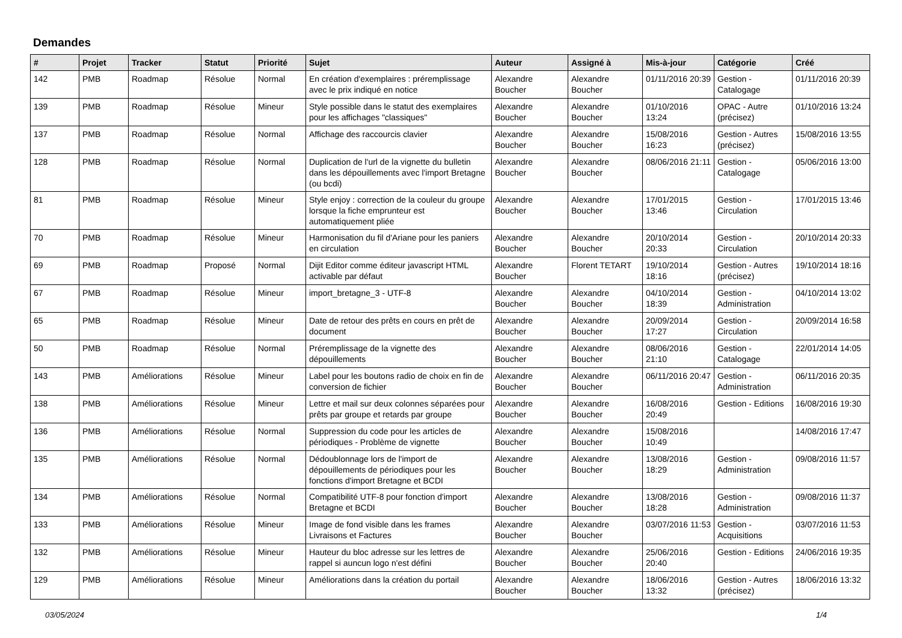Demandes
| # | Projet | Tracker | Statut | Priorité | Sujet | Auteur | Assigné à | Mis-à-jour | Catégorie | Créé |
| --- | --- | --- | --- | --- | --- | --- | --- | --- | --- | --- |
| 142 | PMB | Roadmap | Résolue | Normal | En création d'exemplaires : préremplissage avec le prix indiqué en notice | Alexandre Boucher | Alexandre Boucher | 01/11/2016 20:39 | Gestion - Catalogage | 01/11/2016 20:39 |
| 139 | PMB | Roadmap | Résolue | Mineur | Style possible dans le statut des exemplaires pour les affichages "classiques" | Alexandre Boucher | Alexandre Boucher | 01/10/2016 13:24 | OPAC - Autre (précisez) | 01/10/2016 13:24 |
| 137 | PMB | Roadmap | Résolue | Normal | Affichage des raccourcis clavier | Alexandre Boucher | Alexandre Boucher | 15/08/2016 16:23 | Gestion - Autres (précisez) | 15/08/2016 13:55 |
| 128 | PMB | Roadmap | Résolue | Normal | Duplication de l'url de la vignette du bulletin dans les dépouillements avec l'import Bretagne (ou bcdi) | Alexandre Boucher | Alexandre Boucher | 08/06/2016 21:11 | Gestion - Catalogage | 05/06/2016 13:00 |
| 81 | PMB | Roadmap | Résolue | Mineur | Style enjoy : correction de la couleur du groupe lorsque la fiche emprunteur est automatiquement pliée | Alexandre Boucher | Alexandre Boucher | 17/01/2015 13:46 | Gestion - Circulation | 17/01/2015 13:46 |
| 70 | PMB | Roadmap | Résolue | Mineur | Harmonisation du fil d'Ariane pour les paniers en circulation | Alexandre Boucher | Alexandre Boucher | 20/10/2014 20:33 | Gestion - Circulation | 20/10/2014 20:33 |
| 69 | PMB | Roadmap | Proposé | Normal | Dijit Editor comme éditeur javascript HTML activable par défaut | Alexandre Boucher | Florent TETART | 19/10/2014 18:16 | Gestion - Autres (précisez) | 19/10/2014 18:16 |
| 67 | PMB | Roadmap | Résolue | Mineur | import_bretagne_3 - UTF-8 | Alexandre Boucher | Alexandre Boucher | 04/10/2014 18:39 | Gestion - Administration | 04/10/2014 13:02 |
| 65 | PMB | Roadmap | Résolue | Mineur | Date de retour des prêts en cours en prêt de document | Alexandre Boucher | Alexandre Boucher | 20/09/2014 17:27 | Gestion - Circulation | 20/09/2014 16:58 |
| 50 | PMB | Roadmap | Résolue | Normal | Préremplissage de la vignette des dépouillements | Alexandre Boucher | Alexandre Boucher | 08/06/2016 21:10 | Gestion - Catalogage | 22/01/2014 14:05 |
| 143 | PMB | Améliorations | Résolue | Mineur | Label pour les boutons radio de choix en fin de conversion de fichier | Alexandre Boucher | Alexandre Boucher | 06/11/2016 20:47 | Gestion - Administration | 06/11/2016 20:35 |
| 138 | PMB | Améliorations | Résolue | Mineur | Lettre et mail sur deux colonnes séparées pour prêts par groupe et retards par groupe | Alexandre Boucher | Alexandre Boucher | 16/08/2016 20:49 | Gestion - Editions | 16/08/2016 19:30 |
| 136 | PMB | Améliorations | Résolue | Normal | Suppression du code pour les articles de périodiques - Problème de vignette | Alexandre Boucher | Alexandre Boucher | 15/08/2016 10:49 | | 14/08/2016 17:47 |
| 135 | PMB | Améliorations | Résolue | Normal | Dédoublonnage lors de l'import de dépouillements de périodiques pour les fonctions d'import Bretagne et BCDI | Alexandre Boucher | Alexandre Boucher | 13/08/2016 18:29 | Gestion - Administration | 09/08/2016 11:57 |
| 134 | PMB | Améliorations | Résolue | Normal | Compatibilité UTF-8 pour fonction d'import Bretagne et BCDI | Alexandre Boucher | Alexandre Boucher | 13/08/2016 18:28 | Gestion - Administration | 09/08/2016 11:37 |
| 133 | PMB | Améliorations | Résolue | Mineur | Image de fond visible dans les frames Livraisons et Factures | Alexandre Boucher | Alexandre Boucher | 03/07/2016 11:53 | Gestion - Acquisitions | 03/07/2016 11:53 |
| 132 | PMB | Améliorations | Résolue | Mineur | Hauteur du bloc adresse sur les lettres de rappel si auncun logo n'est défini | Alexandre Boucher | Alexandre Boucher | 25/06/2016 20:40 | Gestion - Editions | 24/06/2016 19:35 |
| 129 | PMB | Améliorations | Résolue | Mineur | Améliorations dans la création du portail | Alexandre Boucher | Alexandre Boucher | 18/06/2016 13:32 | Gestion - Autres (précisez) | 18/06/2016 13:32 |
03/05/2024 1/4